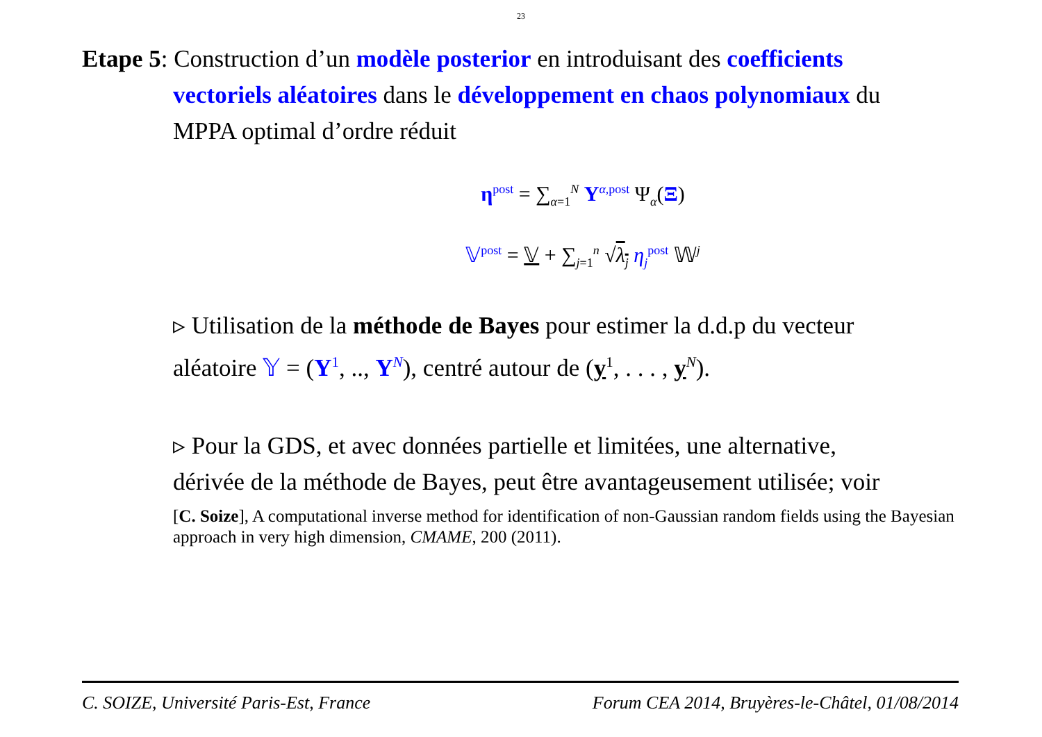23
Etape 5: Construction d’un modèle posterior en introduisant des coefficients
vectoriels aléatoires dans le développement en chaos polynomiaux du
MPPA optimal d’ordre réduit
η<sup>post</sup> = ∑<sub>α=1</sub><sup>N</sup> Y<sup>α,post</sup> Ψ<sub>α</sub>(Ξ)
𝕍<sup>post</sup> = 𝕍 + ∑<sub>j=1</sub><sup>n</sup> √λ<sub>j</sub> η<sub>j</sub><sup>post</sup> 𝕎<sup>j</sup>
▹ Utilisation de la méthode de Bayes pour estimer la d.d.p du vecteur
aléatoire 𝕐 = (Y<sup>1</sup>, .., Y<sup>N</sup>), centré autour de (y<sup>1</sup>, . . . , y<sup>N</sup>).
▹ Pour la GDS, et avec données partielle et limitées, une alternative,
dérivée de la méthode de Bayes, peut être avantageusement utilisée; voir
[C. Soize], A computational inverse method for identification of non-Gaussian random fields using the Bayesian approach in very high dimension, CMAME, 200 (2011).
C. SOIZE, Université Paris-Est, France Forum CEA 2014, Bruyères-le-Châtel, 01/08/2014